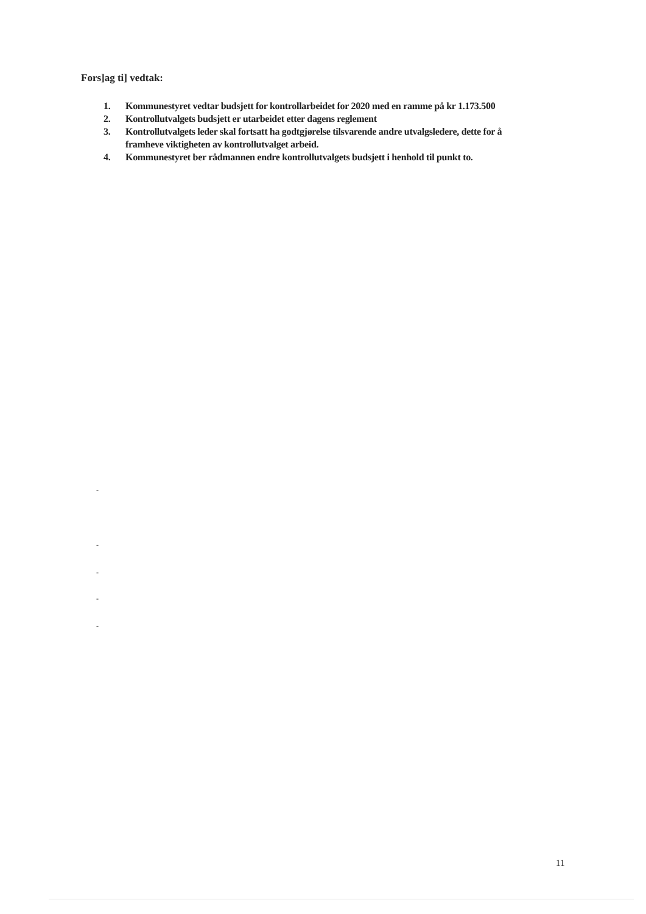Fors]ag ti] vedtak:
1. Kommunestyret vedtar budsjett for kontrollarbeidet for 2020 med en ramme på kr 1.173.500
2. Kontrollutvalgets budsjett er utarbeidet etter dagens reglement
3. Kontrollutvalgets leder skal fortsatt ha godtgjørelse tilsvarende andre utvalgsledere, dette for å framheve viktigheten av kontrollutvalget arbeid.
4. Kommunestyret ber rådmannen endre kontrollutvalgets budsjett i henhold til punkt to.
-
-
-
-
-
11